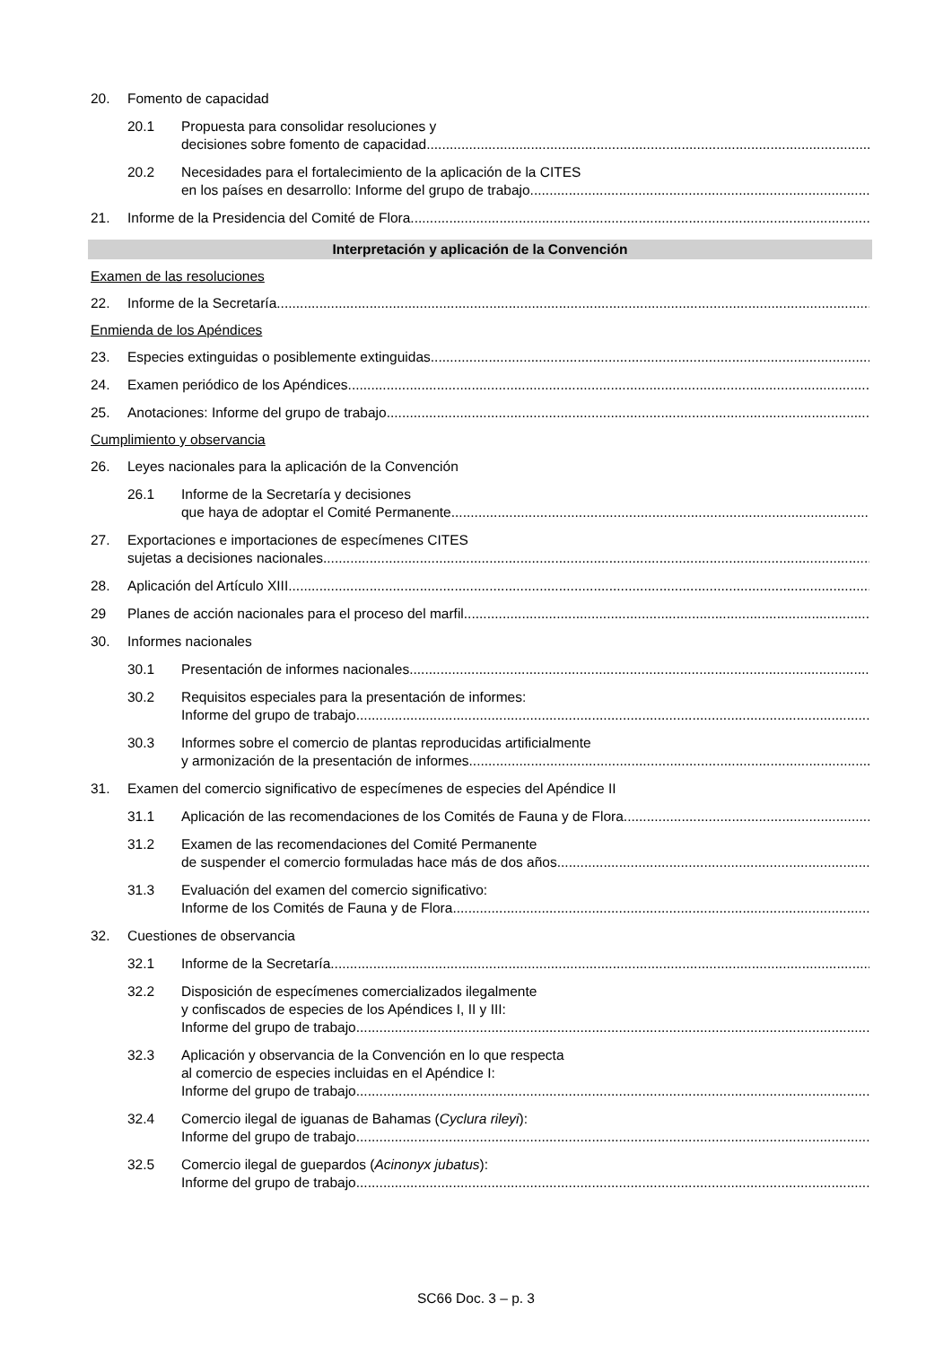20. Fomento de capacidad
20.1 Propuesta para consolidar resoluciones y
decisiones sobre fomento de capacidad
20.2 Necesidades para el fortalecimiento de la aplicación de la CITES
en los países en desarrollo: Informe del grupo de trabajo
21. Informe de la Presidencia del Comité de Flora
Interpretación y aplicación de la Convención
Examen de las resoluciones
22. Informe de la Secretaría
Enmienda de los Apéndices
23. Especies extinguidas o posiblemente extinguidas
24. Examen periódico de los Apéndices
25. Anotaciones: Informe del grupo de trabajo
Cumplimiento y observancia
26. Leyes nacionales para la aplicación de la Convención
26.1 Informe de la Secretaría y decisiones
que haya de adoptar el Comité Permanente
27. Exportaciones e importaciones de especímenes CITES
sujetas a decisiones nacionales
28. Aplicación del Artículo XIII
29 Planes de acción nacionales para el proceso del marfil
30. Informes nacionales
30.1 Presentación de informes nacionales
30.2 Requisitos especiales para la presentación de informes:
Informe del grupo de trabajo
30.3 Informes sobre el comercio de plantas reproducidas artificialmente
y armonización de la presentación de informes
31. Examen del comercio significativo de especímenes de especies del Apéndice II
31.1 Aplicación de las recomendaciones de los Comités de Fauna y de Flora
31.2 Examen de las recomendaciones del Comité Permanente
de suspender el comercio formuladas hace más de dos años
31.3 Evaluación del examen del comercio significativo:
Informe de los Comités de Fauna y de Flora
32. Cuestiones de observancia
32.1 Informe de la Secretaría
32.2 Disposición de especímenes comercializados ilegalmente
y confiscados de especies de los Apéndices I, II y III:
Informe del grupo de trabajo
32.3 Aplicación y observancia de la Convención en lo que respecta
al comercio de especies incluidas en el Apéndice I:
Informe del grupo de trabajo
32.4 Comercio ilegal de iguanas de Bahamas (Cyclura rileyi):
Informe del grupo de trabajo
32.5 Comercio ilegal de guepardos (Acinonyx jubatus):
Informe del grupo de trabajo
SC66 Doc. 3 – p. 3